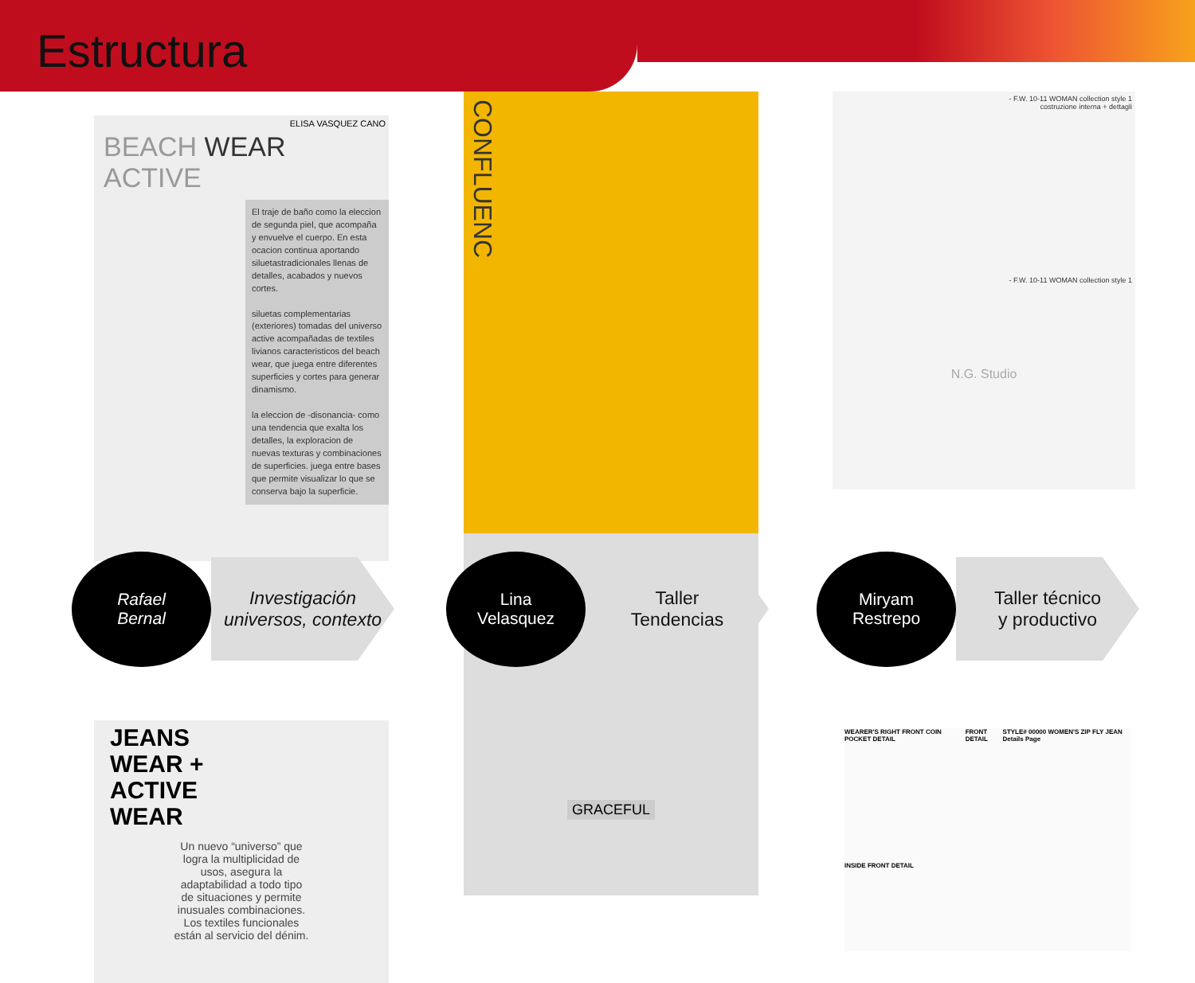Estructura
ELISA VASQUEZ CANO
BEACH WEAR
ACTIVE
El traje de baño como la eleccion de segunda piel, que acompaña y envuelve el cuerpo. En esta ocacion continua aportando siluetastradicionales llenas de detalles, acabados y nuevos cortes.
siluetas complementarias (exteriores) tomadas del universo active acompañadas de textiles livianos caracteristicos del beach wear, que juega entre diferentes superficies y cortes para generar dinamismo.
la eleccion de -disonancia- como una tendencia que exalta los detalles, la exploracion de nuevas texturas y combinaciones de superficies. juega entre bases que permite visualizar lo que se conserva bajo la superficie.
Rafael
Bernal
Investigación universos, contexto
JEANS
WEAR +
ACTIVE
WEAR
Un nuevo “universo” que logra la multiplicidad de usos, asegura la adaptabilidad a todo tipo de situaciones y permite inusuales combinaciones. Los textiles funcionales están al servicio del dénim.
CONFLUENC
GRACEFUL
Lina
Velasquez
Taller
Tendencias
- F.W. 10-11 WOMAN collection style 1
costruzione interna + dettagli
- F.W. 10-11 WOMAN collection style 1
N.G. Studio
Miryam
Restrepo
Taller técnico
y productivo
WEARER'S RIGHT FRONT COIN POCKET DETAIL FRONT DETAIL STYLE# 00000 WOMEN'S ZIP FLY JEAN Details Page
INSIDE FRONT DETAIL